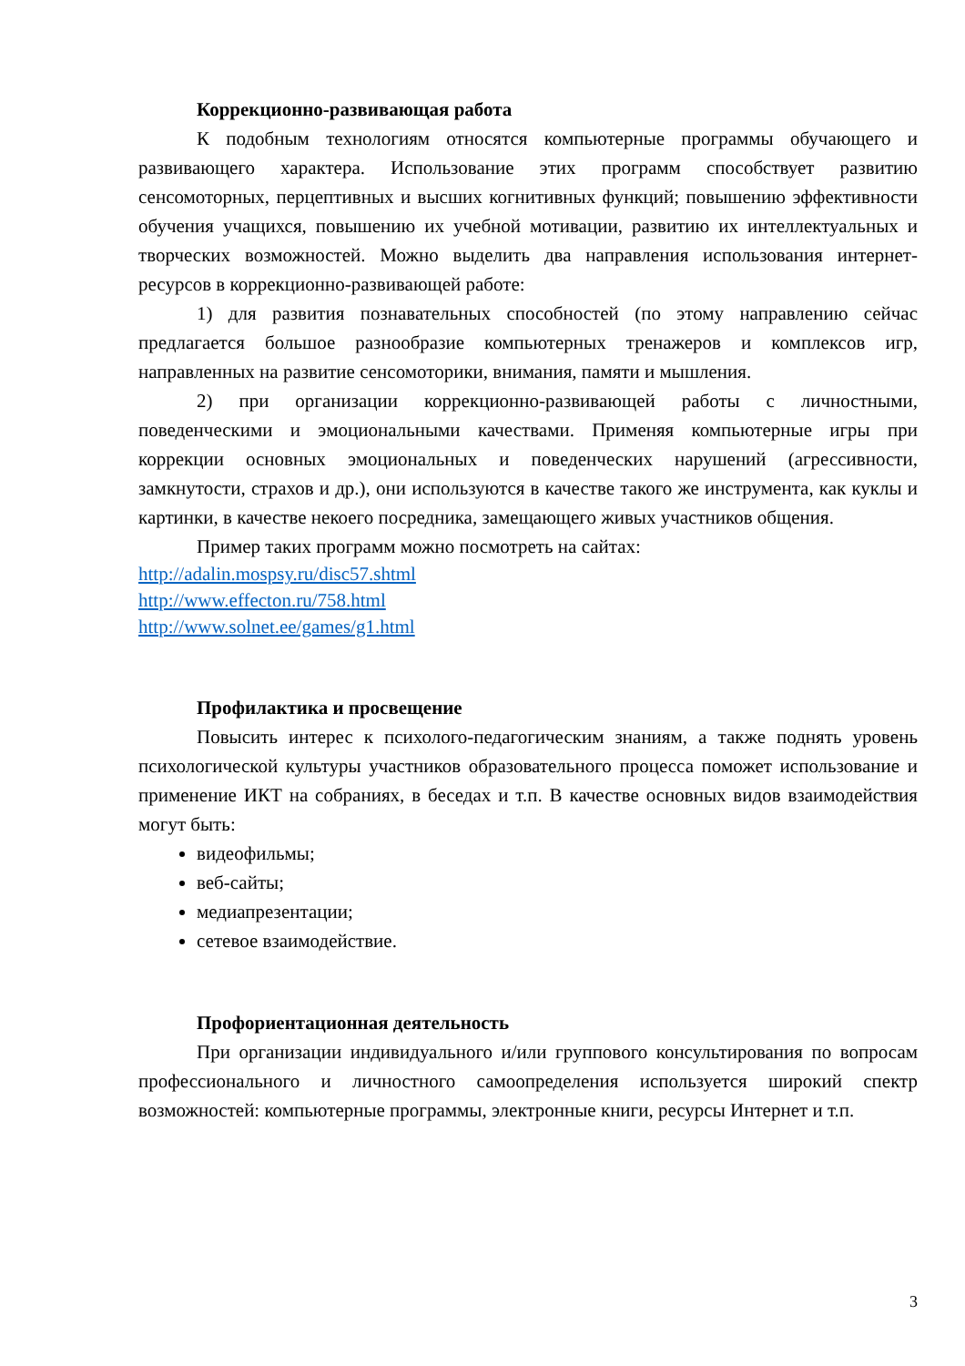Коррекционно-развивающая работа
К подобным технологиям относятся компьютерные программы обучающего и развивающего характера. Использование этих программ способствует развитию сенсомоторных, перцептивных и высших когнитивных функций; повышению эффективности обучения учащихся, повышению их учебной мотивации, развитию их интеллектуальных и творческих возможностей. Можно выделить два направления использования интернет-ресурсов в коррекционно-развивающей работе:
1) для развития познавательных способностей (по этому направлению сейчас предлагается большое разнообразие компьютерных тренажеров и комплексов игр, направленных на развитие сенсомоторики, внимания, памяти и мышления.
2) при организации коррекционно-развивающей работы с личностными, поведенческими и эмоциональными качествами. Применяя компьютерные игры при коррекции основных эмоциональных и поведенческих нарушений (агрессивности, замкнутости, страхов и др.), они используются в качестве такого же инструмента, как куклы и картинки, в качестве некоего посредника, замещающего живых участников общения.
Пример таких программ можно посмотреть на сайтах:
http://adalin.mospsy.ru/disc57.shtml
http://www.effecton.ru/758.html
http://www.solnet.ee/games/g1.html
Профилактика и просвещение
Повысить интерес к психолого-педагогическим знаниям, а также поднять уровень психологической культуры участников образовательного процесса поможет использование и применение ИКТ на собраниях, в беседах и т.п. В качестве основных видов взаимодействия могут быть:
видеофильмы;
веб-сайты;
медиапрезентации;
сетевое взаимодействие.
Профориентационная деятельность
При организации индивидуального и/или группового консультирования по вопросам профессионального и личностного самоопределения используется широкий спектр возможностей: компьютерные программы, электронные книги, ресурсы Интернет и т.п.
3